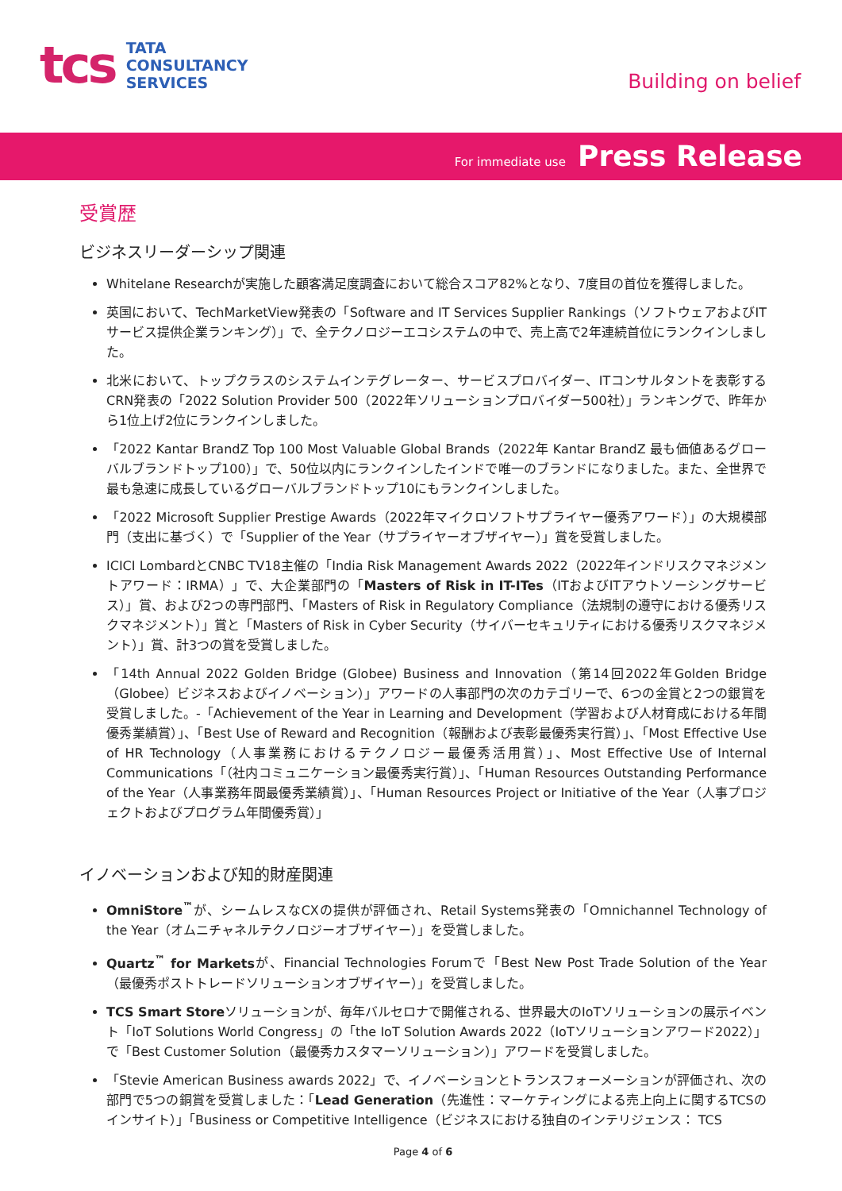tcs
TATA
CONSULTANCY
SERVICES
Building on belief
For immediate use Press Release
受賞歴
ビジネスリーダーシップ関連
Whitelane Researchが実施した顧客満足度調査において総合スコア82%となり、7度目の首位を獲得しました。
英国において、TechMarketView発表の「Software and IT Services Supplier Rankings（ソフトウェアおよびITサービス提供企業ランキング）」で、全テクノロジーエコシステムの中で、売上高で2年連続首位にランクインしました。
北米において、トップクラスのシステムインテグレーター、サービスプロバイダー、ITコンサルタントを表彰するCRN発表の「2022 Solution Provider 500（2022年ソリューションプロバイダー500社）」ランキングで、昨年から1位上げ2位にランクインしました。
「2022 Kantar BrandZ Top 100 Most Valuable Global Brands（2022年 Kantar BrandZ 最も価値あるグローバルブランドトップ100）」で、50位以内にランクインしたインドで唯一のブランドになりました。また、全世界で最も急速に成長しているグローバルブランドトップ10にもランクインしました。
「2022 Microsoft Supplier Prestige Awards（2022年マイクロソフトサプライヤー優秀アワード）」の大規模部門（支出に基づく）で「Supplier of the Year（サプライヤーオブザイヤー）」賞を受賞しました。
ICICI LombardとCNBC TV18主催の「India Risk Management Awards 2022（2022年インドリスクマネジメントアワード：IRMA）」で、大企業部門の「Masters of Risk in IT-ITes（ITおよびITアウトソーシングサービス）」賞、および2つの専門部門、「Masters of Risk in Regulatory Compliance（法規制の遵守における優秀リスクマネジメント）」賞と「Masters of Risk in Cyber Security（サイバーセキュリティにおける優秀リスクマネジメント）」賞、計3つの賞を受賞しました。
「14th Annual 2022 Golden Bridge (Globee) Business and Innovation（第14回2022年Golden Bridge（Globee）ビジネスおよびイノベーション）」アワードの人事部門の次のカテゴリーで、6つの金賞と2つの銀賞を受賞しました。-「Achievement of the Year in Learning and Development（学習および人材育成における年間優秀業績賞）」、「Best Use of Reward and Recognition（報酬および表彰最優秀実行賞）」、「Most Effective Use of HR Technology（人事業務におけるテクノロジー最優秀活用賞）」、Most Effective Use of Internal Communications「（社内コミュニケーション最優秀実行賞）」、「Human Resources Outstanding Performance of the Year（人事業務年間最優秀業績賞）」、「Human Resources Project or Initiative of the Year（人事プロジェクトおよびプログラム年間優秀賞）」
イノベーションおよび知的財産関連
OmniStore<sup>™</sup>が、シームレスなCXの提供が評価され、Retail Systems発表の「Omnichannel Technology of the Year（オムニチャネルテクノロジーオブザイヤー）」を受賞しました。
Quartz<sup>™</sup> for Marketsが、Financial Technologies Forumで「Best New Post Trade Solution of the Year（最優秀ポストトレードソリューションオブザイヤー）」を受賞しました。
TCS Smart Storeソリューションが、毎年バルセロナで開催される、世界最大のIoTソリューションの展示イベント「IoT Solutions World Congress」の「the IoT Solution Awards 2022（IoTソリューションアワード2022）」で「Best Customer Solution（最優秀カスタマーソリューション）」アワードを受賞しました。
「Stevie American Business awards 2022」で、イノベーションとトランスフォーメーションが評価され、次の部門で5つの銅賞を受賞しました：「Lead Generation（先進性：マーケティングによる売上向上に関するTCSのインサイト）」「Business or Competitive Intelligence（ビジネスにおける独自のインテリジェンス： TCS
Page 4 of 6